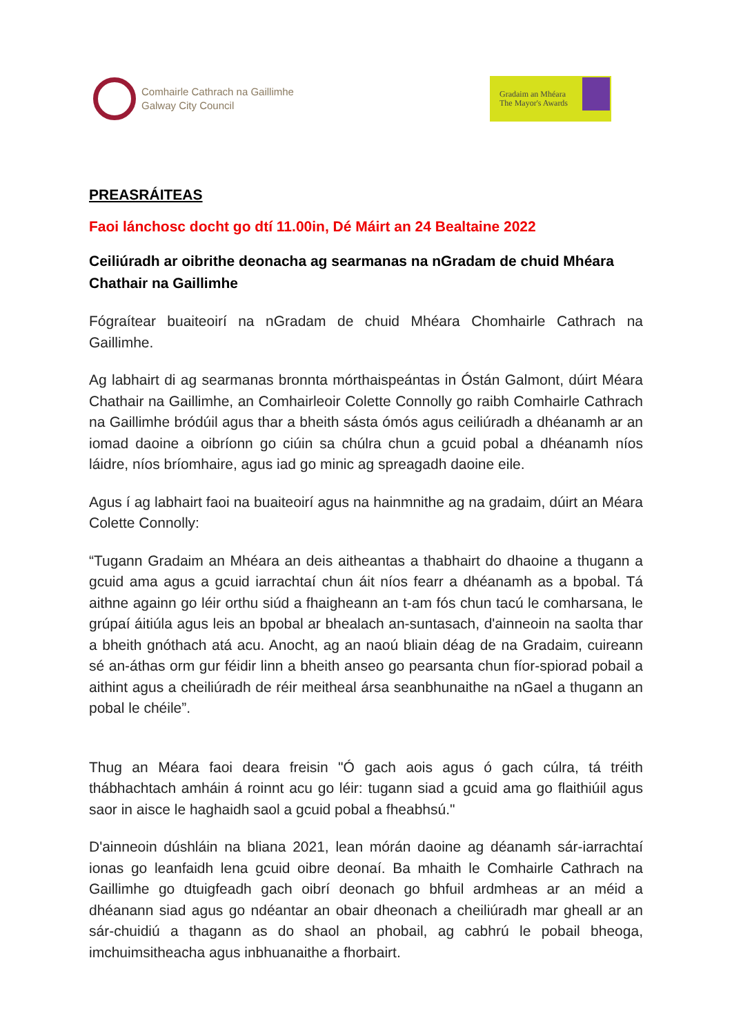Comhairle Cathrach na Gaillimhe
Galway City Council
Gradaim an Mhéara
The Mayor's Awards
PREASRÁITEAS
Faoi lánchosc docht go dtí 11.00in, Dé Máirt an 24 Bealtaine 2022
Ceiliúradh ar oibrithe deonacha ag searmanas na nGradam de chuid Mhéara Chathair na Gaillimhe
Fógraítear buaiteoirí na nGradam de chuid Mhéara Chomhairle Cathrach na Gaillimhe.
Ag labhairt di ag searmanas bronnta mórthaispeántas in Óstán Galmont, dúirt Méara Chathair na Gaillimhe, an Comhairleoir Colette Connolly go raibh Comhairle Cathrach na Gaillimhe bródúil agus thar a bheith sásta ómós agus ceiliúradh a dhéanamh ar an iomad daoine a oibríonn go ciúin sa chúlra chun a gcuid pobal a dhéanamh níos láidre, níos bríomhaire, agus iad go minic ag spreagadh daoine eile.
Agus í ag labhairt faoi na buaiteoirí agus na hainmnithe ag na gradaim, dúirt an Méara Colette Connolly:
“Tugann Gradaim an Mhéara an deis aitheantas a thabhairt do dhaoine a thugann a gcuid ama agus a gcuid iarrachtaí chun áit níos fearr a dhéanamh as a bpobal. Tá aithne againn go léir orthu siúd a fhaigheann an t-am fós chun tacú le comharsana, le grúpaí áitiúla agus leis an bpobal ar bhealach an-suntasach, d'ainneoin na saolta thar a bheith gnóthach atá acu. Anocht, ag an naoú bliain déag de na Gradaim, cuireann sé an-áthas orm gur féidir linn a bheith anseo go pearsanta chun fíor-spiorad pobail a aithint agus a cheiliúradh de réir meitheal ársa seanbhunaithe na nGael a thugann an pobal le chéile”.
Thug an Méara faoi deara freisin "Ó gach aois agus ó gach cúlra, tá tréith thábhachtach amháin á roinnt acu go léir: tugann siad a gcuid ama go flaithiúil agus saor in aisce le haghaidh saol a gcuid pobal a fheabhsú."
D'ainneoin dúshláin na bliana 2021, lean mórán daoine ag déanamh sár-iarrachtaí ionas go leanfaidh lena gcuid oibre deonaí. Ba mhaith le Comhairle Cathrach na Gaillimhe go dtuigfeadh gach oibrí deonach go bhfuil ardmheas ar an méid a dhéanann siad agus go ndéantar an obair dheonach a cheiliúradh mar gheall ar an sár-chuidiú a thagann as do shaol an phobail, ag cabhrú le pobail bheoga, imchuimsitheacha agus inbhuanaithe a fhorbairt.